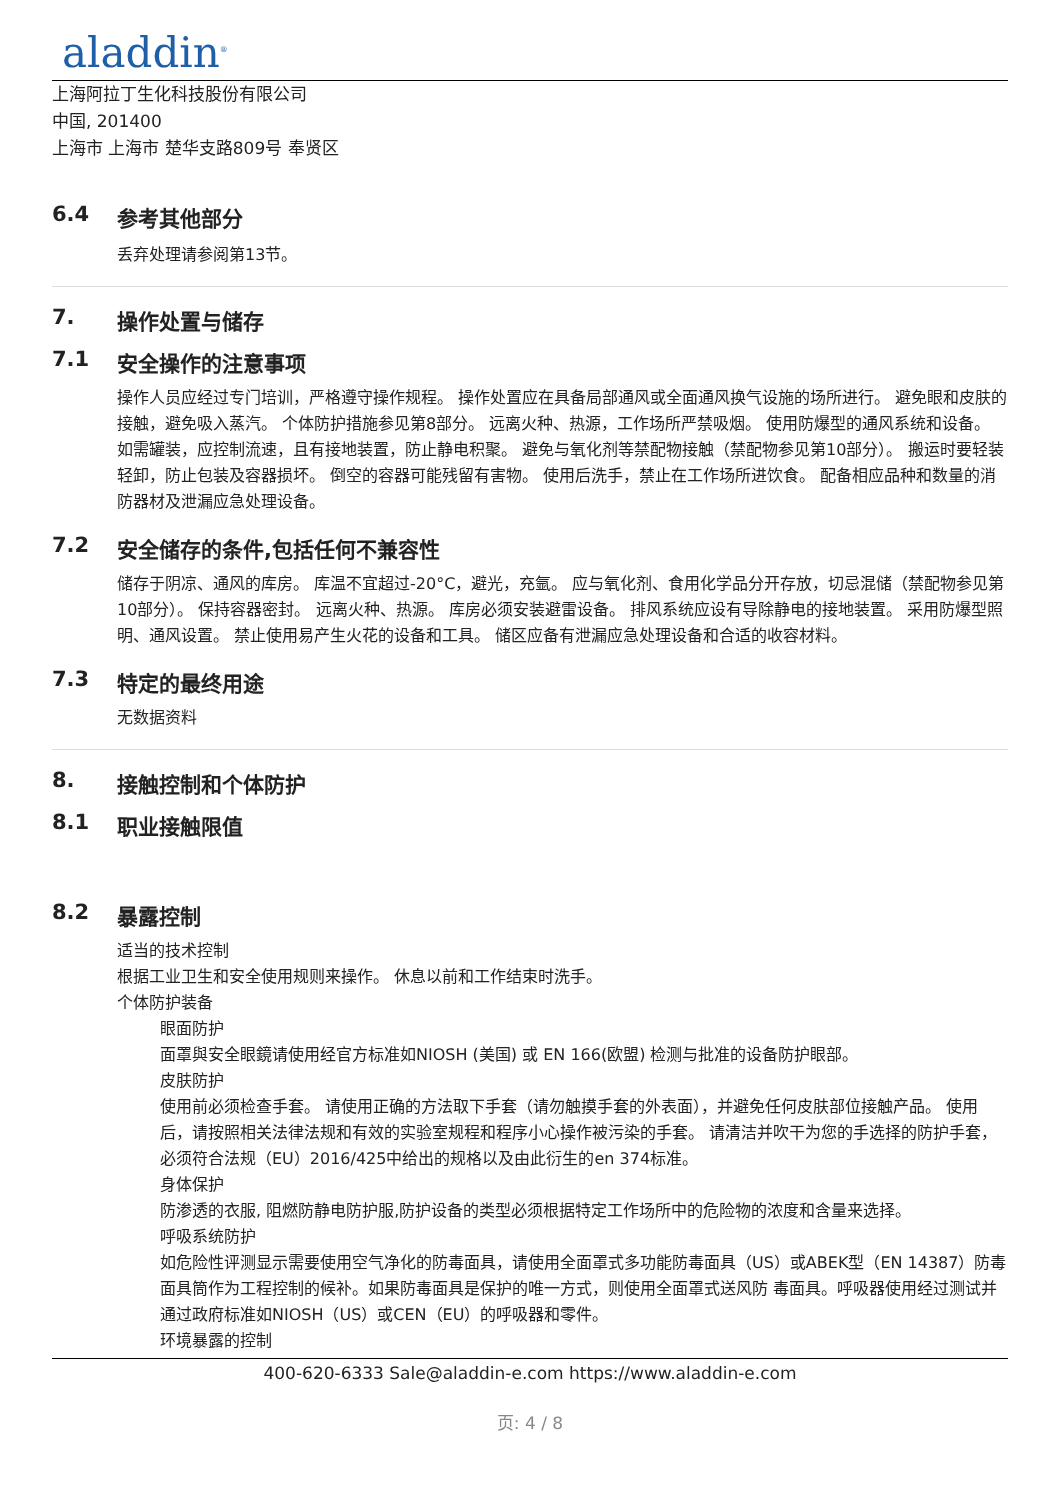aladdin<sup>®</sup>
上海阿拉丁生化科技股份有限公司
中国, 201400
上海市 上海市 楚华支路809号 奉贤区
6.4 参考其他部分
丢弃处理请参阅第13节。
7. 操作处置与储存
7.1 安全操作的注意事项
操作人员应经过专门培训，严格遵守操作规程。 操作处置应在具备局部通风或全面通风换气设施的场所进行。 避免眼和皮肤的接触，避免吸入蒸汽。 个体防护措施参见第8部分。 远离火种、热源，工作场所严禁吸烟。 使用防爆型的通风系统和设备。 如需罐装，应控制流速，且有接地装置，防止静电积聚。 避免与氧化剂等禁配物接触（禁配物参见第10部分）。 搬运时要轻装轻卸，防止包装及容器损坏。 倒空的容器可能残留有害物。 使用后洗手，禁止在工作场所进饮食。 配备相应品种和数量的消防器材及泄漏应急处理设备。
7.2 安全储存的条件,包括任何不兼容性
储存于阴凉、通风的库房。 库温不宜超过-20°C，避光，充氩。 应与氧化剂、食用化学品分开存放，切忌混储（禁配物参见第10部分）。 保持容器密封。 远离火种、热源。 库房必须安装避雷设备。 排风系统应设有导除静电的接地装置。 采用防爆型照明、通风设置。 禁止使用易产生火花的设备和工具。 储区应备有泄漏应急处理设备和合适的收容材料。
7.3 特定的最终用途
无数据资料
8. 接触控制和个体防护
8.1 职业接触限值
8.2 暴露控制
适当的技术控制
根据工业卫生和安全使用规则来操作。 休息以前和工作结束时洗手。
个体防护装备
眼面防护
面罩與安全眼鏡请使用经官方标准如NIOSH (美国) 或 EN 166(欧盟) 检测与批准的设备防护眼部。
皮肤防护
使用前必须检查手套。 请使用正确的方法取下手套（请勿触摸手套的外表面），并避免任何皮肤部位接触产品。 使用后，请按照相关法律法规和有效的实验室规程和程序小心操作被污染的手套。 请清洁并吹干为您的手选择的防护手套，必须符合法规（EU）2016/425中给出的规格以及由此衍生的en 374标准。
身体保护
防渗透的衣服, 阻燃防静电防护服,防护设备的类型必须根据特定工作场所中的危险物的浓度和含量来选择。
呼吸系统防护
如危险性评测显示需要使用空气净化的防毒面具，请使用全面罩式多功能防毒面具（US）或ABEK型（EN 14387）防毒面具筒作为工程控制的候补。如果防毒面具是保护的唯一方式，则使用全面罩式送风防 毒面具。呼吸器使用经过测试并通过政府标准如NIOSH（US）或CEN（EU）的呼吸器和零件。
环境暴露的控制
400-620-6333 Sale@aladdin-e.com https://www.aladdin-e.com
页: 4 / 8